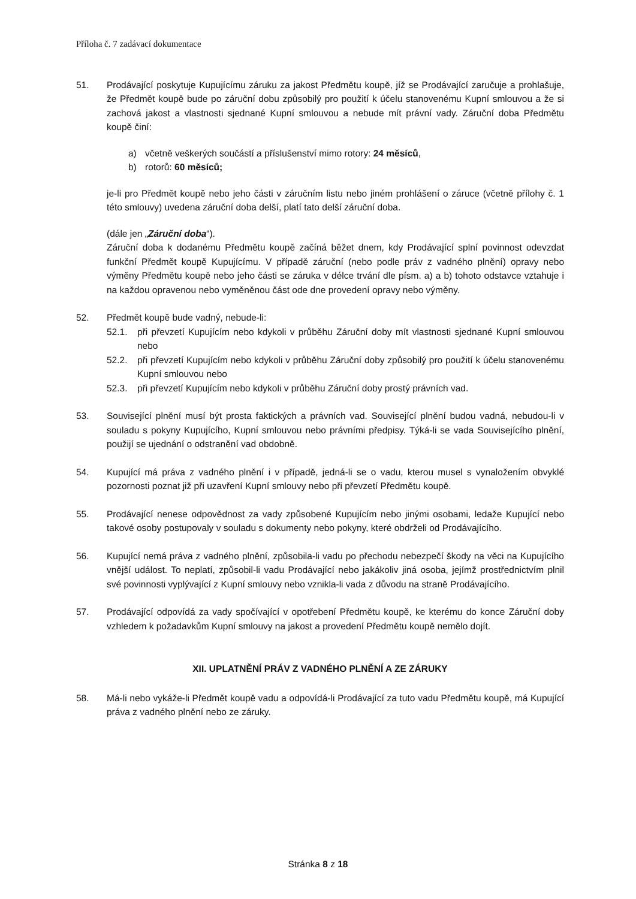Příloha č. 7 zadávací dokumentace
51. Prodávající poskytuje Kupujícímu záruku za jakost Předmětu koupě, jíž se Prodávající zaručuje a prohlašuje, že Předmět koupě bude po záruční dobu způsobilý pro použití k účelu stanovenému Kupní smlouvou a že si zachová jakost a vlastnosti sjednané Kupní smlouvou a nebude mít právní vady. Záruční doba Předmětu koupě činí:
a) včetně veškerých součástí a příslušenství mimo rotory: 24 měsíců,
b) rotorů: 60 měsíců;
je-li pro Předmět koupě nebo jeho části v záručním listu nebo jiném prohlášení o záruce (včetně přílohy č. 1 této smlouvy) uvedena záruční doba delší, platí tato delší záruční doba.
(dále jen „Záruční doba“).
Záruční doba k dodanému Předmětu koupě začíná běžet dnem, kdy Prodávající splní povinnost odevzdat funkční Předmět koupě Kupujícímu. V případě záruční (nebo podle práv z vadného plnění) opravy nebo výměny Předmětu koupě nebo jeho části se záruka v délce trvání dle písm. a) a b) tohoto odstavce vztahuje i na každou opravenou nebo vyměněnou část ode dne provedení opravy nebo výměny.
52. Předmět koupě bude vadný, nebude-li:
52.1. při převzetí Kupujícím nebo kdykoli v průběhu Záruční doby mít vlastnosti sjednané Kupní smlouvou nebo
52.2. při převzetí Kupujícím nebo kdykoli v průběhu Záruční doby způsobilý pro použití k účelu stanovenému Kupní smlouvou nebo
52.3. při převzetí Kupujícím nebo kdykoli v průběhu Záruční doby prostý právních vad.
53. Související plnění musí být prosta faktických a právních vad. Související plnění budou vadná, nebudou-li v souladu s pokyny Kupujícího, Kupní smlouvou nebo právními předpisy. Týká-li se vada Souvisejícího plnění, použijí se ujednání o odstranění vad obdobně.
54. Kupující má práva z vadného plnění i v případě, jedná-li se o vadu, kterou musel s vynaložením obvyklé pozornosti poznat již při uzavření Kupní smlouvy nebo při převzetí Předmětu koupě.
55. Prodávající nenese odpovědnost za vady způsobené Kupujícím nebo jinými osobami, ledaže Kupující nebo takové osoby postupovaly v souladu s dokumenty nebo pokyny, které obdrželi od Prodávajícího.
56. Kupující nemá práva z vadného plnění, způsobila-li vadu po přechodu nebezpečí škody na věci na Kupujícího vnější událost. To neplatí, způsobil-li vadu Prodávající nebo jakákoliv jiná osoba, jejímž prostřednictvím plnil své povinnosti vyplývající z Kupní smlouvy nebo vznikla-li vada z důvodu na straně Prodávajícího.
57. Prodávající odpovídá za vady spočívající v opotřebení Předmětu koupě, ke kterému do konce Záruční doby vzhledem k požadavkům Kupní smlouvy na jakost a provedení Předmětu koupě nemělo dojít.
XII. UPLATNĚNÍ PRÁV Z VADNÉHO PLNĚNÍ A ZE ZÁRUKY
58. Má-li nebo vykáže-li Předmět koupě vadu a odpovídá-li Prodávající za tuto vadu Předmětu koupě, má Kupující práva z vadného plnění nebo ze záruky.
Stránka 8 z 18